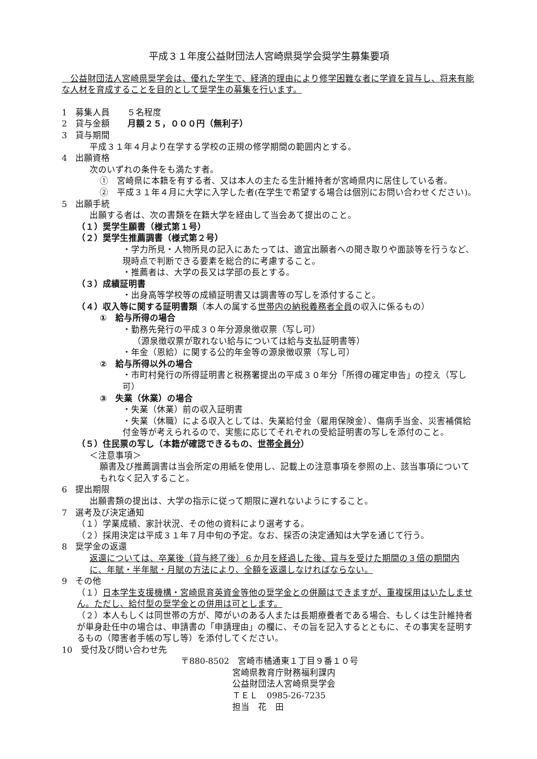平成３１年度公益財団法人宮崎県奨学会奨学生募集要項
　公益財団法人宮崎県奨学会は、優れた学生で、経済的理由により修学困難な者に学資を貸与し、将来有能な人材を育成することを目的として奨学生の募集を行います。
1　募集人員　　５名程度
2　貸与金額　　月額２５，０００円（無利子）
3　貸与期間
平成３１年４月より在学する学校の正規の修学期間の範囲内とする。
4　出願資格
次のいずれの条件をも満たす者。
①　宮崎県に本籍を有する者、又は本人の主たる生計維持者が宮崎県内に居住している者。
②　平成３１年４月に大学に入学した者(在学生で希望する場合は個別にお問い合わせください)。
5　出願手続
出願する者は、次の書類を在籍大学を経由して当会あて提出のこと。
（１）奨学生願書（様式第１号）
（２）奨学生推薦調書（様式第２号）
・学力所見・人物所見の記入にあたっては、適宜出願者への聞き取りや面談等を行うなど、現時点で判断できる要素を総合的に考慮すること。
・推薦者は、大学の長又は学部の長とする。
（３）成績証明書
・出身高等学校等の成績証明書又は調書等の写しを添付すること。
（４）収入等に関する証明書類（本人の属する世帯内の納税義務者全員の収入に係るもの）
①　給与所得の場合
・勤務先発行の平成３０年分源泉徴収票（写し可）
（源泉徴収票が取れない給与については給与支払証明書等）
・年金（恩給）に関する公的年金等の源泉徴収票（写し可）
②　給与所得以外の場合
・市町村発行の所得証明書と税務署提出の平成３０年分「所得の確定申告」の控え（写し可）
③　失業（休業）の場合
・失業（休業）前の収入証明書
・失業（休職）による収入としては、失業給付金（雇用保険金）、傷病手当金、災害補償給付金等が考えられるので、実態に応じてそれぞれの受給証明書の写しを添付のこと。
（５）住民票の写し（本籍が確認できるもの、世帯全員分）
＜注意事項＞
願書及び推薦調書は当会所定の用紙を使用し、記載上の注意事項を参照の上、該当事項についてもれなく記入すること。
6　提出期限
出願書類の提出は、大学の指示に従って期限に遅れないようにすること。
7　選考及び決定通知
（１）学業成績、家計状況、その他の資料により選考する。
（２）採用決定は平成３１年７月中旬の予定。なお、採否の決定通知は大学を通じて行う。
8　奨学金の返還
返還については、卒業後（貸与終了後）６か月を経過した後、貸与を受けた期間の３倍の期間内に、年賦・半年賦・月賦の方法により、全額を返還しなければならない。
9　その他
（１）日本学生支援機構・宮崎県育英資金等他の奨学金との併願はできますが、重複採用はいたしません。ただし、給付型の奨学金との併用は可とします。
（２）本人もしくは同世帯の方が、障がいのある人または長期療養者である場合、もしくは生計維持者が単身赴任中の場合は、申請書の「申請理由」の欄に、その旨を記入するとともに、その事実を証明するもの（障害者手帳の写し等）を添付してください。
10　受付及び問い合わせ先
〒880-8502　宮崎市橘通東１丁目９番１０号
宮崎県教育庁財務福利課内
公益財団法人宮崎県奨学会
ＴＥＬ　0985-26-7235
担当　花　田